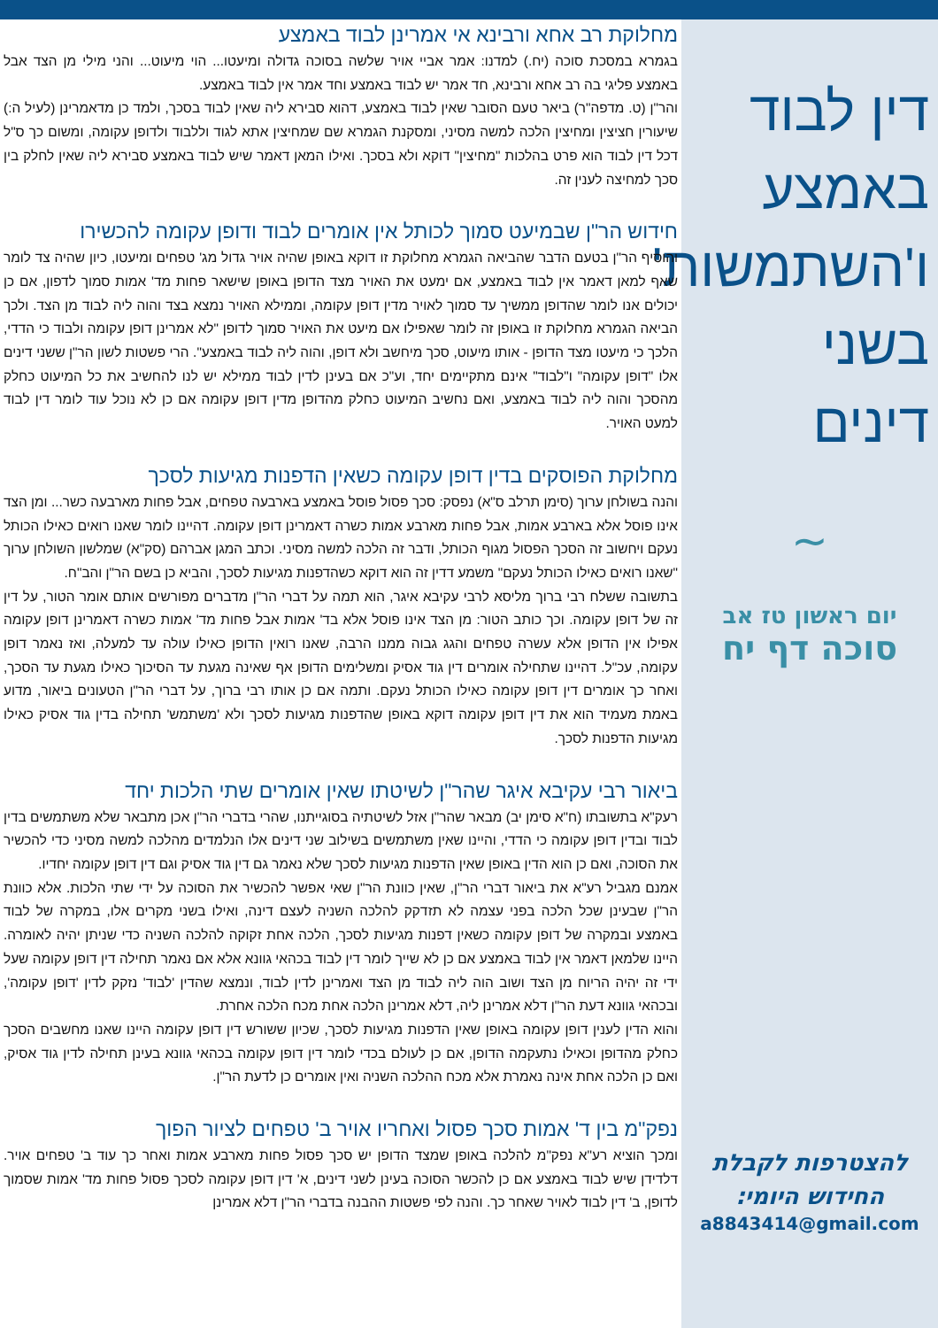דין לבוד באמצע ו'השתמשות' בשני דינים
~
יום ראשון טז אב
סוכה דף יח
להצטרפות לקבלת
החידוש היומי:
a8843414@gmail.com
מחלוקת רב אחא ורבינא אי אמרינן לבוד באמצע
בגמרא במסכת סוכה (יח.) למדנו: אמר אביי אויר שלשה בסוכה גדולה ומיעטו... הוי מיעוט... והני מילי מן הצד אבל באמצע פליגי בה רב אחא ורבינא, חד אמר יש לבוד באמצע וחד אמר אין לבוד באמצע.
והר"ן (ט. מדפה"ר) ביאר טעם הסובר שאין לבוד באמצע, דהוא סבירא ליה שאין לבוד בסכך, ולמד כן מדאמרינן (לעיל ה:) שיעורין חציצין ומחיצין הלכה למשה מסיני, ומסקנת הגמרא שם שמחיצין אתא לגוד וללבוד ולדופן עקומה, ומשום כך ס"ל דכל דין לבוד הוא פרט בהלכות "מחיצין" דוקא ולא בסכך. ואילו המאן דאמר שיש לבוד באמצע סבירא ליה שאין לחלק בין סכך למחיצה לענין זה.
חידוש הר"ן שבמיעט סמוך לכותל אין אומרים לבוד ודופן עקומה להכשירו
והוסיף הר"ן בטעם הדבר שהביאה הגמרא מחלוקת זו דוקא באופן שהיה אויר גדול מג' טפחים ומיעטו, כיון שהיה צד לומר שאף למאן דאמר אין לבוד באמצע, אם ימעט את האויר מצד הדופן באופן שישאר פחות מד' אמות סמוך לדפון, אם כן יכולים אנו לומר שהדופן ממשיך עד סמוך לאויר מדין דופן עקומה, וממילא האויר נמצא בצד והוה ליה לבוד מן הצד. ולכך הביאה הגמרא מחלוקת זו באופן זה לומר שאפילו אם מיעט את האויר סמוך לדופן "לא אמרינן דופן עקומה ולבוד כי הדדי, הלכך כי מיעטו מצד הדופן - אותו מיעוט, סכך מיחשב ולא דופן, והוה ליה לבוד באמצע". הרי פשטות לשון הר"ן ששני דינים אלו "דופן עקומה" ו"לבוד" אינם מתקיימים יחד, וע"כ אם בעינן לדין לבוד ממילא יש לנו להחשיב את כל המיעוט כחלק מהסכך והוה ליה לבוד באמצע, ואם נחשיב המיעוט כחלק מהדופן מדין דופן עקומה אם כן לא נוכל עוד לומר דין לבוד למעט האויר.
מחלוקת הפוסקים בדין דופן עקומה כשאין הדפנות מגיעות לסכך
והנה בשולחן ערוך (סימן תרלב ס"א) נפסק: סכך פסול פוסל באמצע בארבעה טפחים, אבל פחות מארבעה כשר... ומן הצד אינו פוסל אלא בארבע אמות, אבל פחות מארבע אמות כשרה דאמרינן דופן עקומה. דהיינו לומר שאנו רואים כאילו הכותל נעקם ויחשוב זה הסכך הפסול מגוף הכותל, ודבר זה הלכה למשה מסיני. וכתב המגן אברהם (סק"א) שמלשון השולחן ערוך "שאנו רואים כאילו הכותל נעקם" משמע דדין זה הוא דוקא כשהדפנות מגיעות לסכך, והביא כן בשם הר"ן והב"ח.
בתשובה ששלח רבי ברוך מליסא לרבי עקיבא איגר, הוא תמה על דברי הר"ן מדברים מפורשים אותם אומר הטור, על דין זה של דופן עקומה. וכך כותב הטור: מן הצד אינו פוסל אלא בד' אמות אבל פחות מד' אמות כשרה דאמרינן דופן עקומה אפילו אין הדופן אלא עשרה טפחים והגג גבוה ממנו הרבה, שאנו רואין הדופן כאילו עולה עד למעלה, ואז נאמר דופן עקומה, עכ"ל. דהיינו שתחילה אומרים דין גוד אסיק ומשלימים הדופן אף שאינה מגעת עד הסיכוך כאילו מגעת עד הסכך, ואחר כך אומרים דין דופן עקומה כאילו הכותל נעקם. ותמה אם כן אותו רבי ברוך, על דברי הר"ן הטעונים ביאור, מדוע באמת מעמיד הוא את דין דופן עקומה דוקא באופן שהדפנות מגיעות לסכך ולא 'משתמש' תחילה בדין גוד אסיק כאילו מגיעות הדפנות לסכך.
ביאור רבי עקיבא איגר שהר"ן לשיטתו שאין אומרים שתי הלכות יחד
רעק"א בתשובתו (ח"א סימן יב) מבאר שהר"ן אזל לשיטתיה בסוגייתנו, שהרי בדברי הר"ן אכן מתבאר שלא משתמשים בדין לבוד ובדין דופן עקומה כי הדדי, והיינו שאין משתמשים בשילוב שני דינים אלו הנלמדים מהלכה למשה מסיני כדי להכשיר את הסוכה, ואם כן הוא הדין באופן שאין הדפנות מגיעות לסכך שלא נאמר גם דין גוד אסיק וגם דין דופן עקומה יחדיו.
אמנם מגביל רע"א את ביאור דברי הר"ן, שאין כוונת הר"ן שאי אפשר להכשיר את הסוכה על ידי שתי הלכות. אלא כוונת הר"ן שבעינן שכל הלכה בפני עצמה לא תזדקק להלכה השניה לעצם דינה, ואילו בשני מקרים אלו, במקרה של לבוד באמצע ובמקרה של דופן עקומה כשאין דפנות מגיעות לסכך, הלכה אחת זקוקה להלכה השניה כדי שניתן יהיה לאומרה. היינו שלמאן דאמר אין לבוד באמצע אם כן לא שייך לומר דין לבוד בכהאי גוונא אלא אם נאמר תחילה דין דופן עקומה שעל ידי זה יהיה הריוח מן הצד ושוב הוה ליה לבוד מן הצד ואמרינן לדין לבוד, ונמצא שהדין 'לבוד' נזקק לדין 'דופן עקומה', ובכהאי גוונא דעת הר"ן דלא אמרינן ליה, דלא אמרינן הלכה אחת מכח הלכה אחרת.
והוא הדין לענין דופן עקומה באופן שאין הדפנות מגיעות לסכך, שכיון ששורש דין דופן עקומה היינו שאנו מחשבים הסכך כחלק מהדופן וכאילו נתעקמה הדופן, אם כן לעולם בכדי לומר דין דופן עקומה בכהאי גוונא בעינן תחילה לדין גוד אסיק, ואם כן הלכה אחת אינה נאמרת אלא מכח ההלכה השניה ואין אומרים כן לדעת הר"ן.
נפק"מ בין ד' אמות סכך פסול ואחריו אויר ב' טפחים לציור הפוך
ומכך הוציא רע"א נפק"מ להלכה באופן שמצד הדופן יש סכך פסול פחות מארבע אמות ואחר כך עוד ב' טפחים אויר. דלדידן שיש לבוד באמצע אם כן להכשר הסוכה בעינן לשני דינים, א' דין דופן עקומה לסכך פסול פחות מד' אמות שסמוך לדופן, ב' דין לבוד לאויר שאחר כך. והנה לפי פשטות ההבנה בדברי הר"ן דלא אמרינן